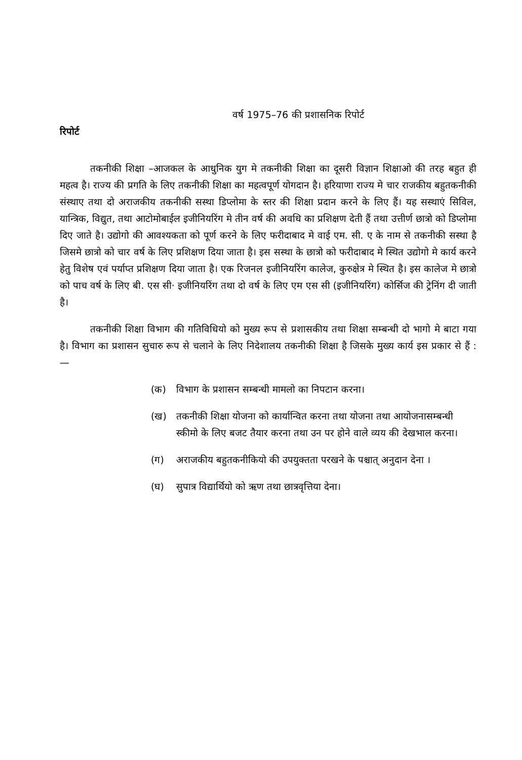वर्ष 1975–76 की प्रशासनिक रिपोर्ट
रिपोर्ट
तकनीकी शिक्षा –आजकल के आधुनिक युग मे तकनीकी शिक्षा का दूसरी विज्ञान शिक्षाओ की तरह बहुत ही महत्व है। राज्य की प्रगति के लिए तकनीकी शिक्षा का महत्वपूर्ण योगदान है। हरियाणा राज्य मे चार राजकीय बहुतकनीकी संस्थाए तथा दो अराजकीय तकनीकी सस्था डिप्लोमा के स्तर की शिक्षा प्रदान करने के लिए हैं। यह सस्थाएं सिविल, यान्त्रिक, विद्युत, तथा आटोमोबाईल इजीनियरिंग मे तीन वर्ष की अवधि का प्रशिक्षण देती हैं तथा उत्तीर्ण छात्रो को डिप्लोमा दिए जाते है। उद्योगो की आवश्यकता को पूर्ण करने के लिए फरीदाबाद मे वाई एम. सी. ए के नाम से तकनीकी सस्था है जिसमे छात्रो को चार वर्ष के लिए प्रशिक्षण दिया जाता है। इस सस्था के छात्रो को फरीदाबाद मे स्थित उद्योगो मे कार्य करने हेतु विशेष एवं पर्याप्त प्रशिक्षण दिया जाता है। एक रिजनल इजीनियरिंग कालेज, कुरुक्षेत्र मे स्थित है। इस कालेज मे छात्रो को पाच वर्ष के लिए बी. एस सी· इजीनियरिंग तथा दो वर्ष के लिए एम एस सी (इजीनियरिंग) कोर्सिज की ट्रेनिंग दी जाती है।
तकनीकी शिक्षा विभाग की गतिविधियो को मुख्य रूप से प्रशासकीय तथा शिक्षा सम्बन्धी दो भागो मे बाटा गया है। विभाग का प्रशासन सुचारु रूप से चलाने के लिए निदेशालय तकनीकी शिक्षा है जिसके मुख्य कार्य इस प्रकार से हैं :—
(क) विभाग के प्रशासन सम्बन्धी मामलो का निपटान करना।
(ख) तकनीकी शिक्षा योजना को कार्यान्वित करना तथा योजना तथा आयोजनासम्बन्धी स्कीमो के लिए बजट तैयार करना तथा उन पर होने वाले व्यय की देखभाल करना।
(ग) अराजकीय बहुतकनीकियो की उपयुक्तता परखने के पश्चात् अनुदान देना ।
(घ) सुपात्र विद्यार्थियो को ऋण तथा छात्रवृत्तिया देना।